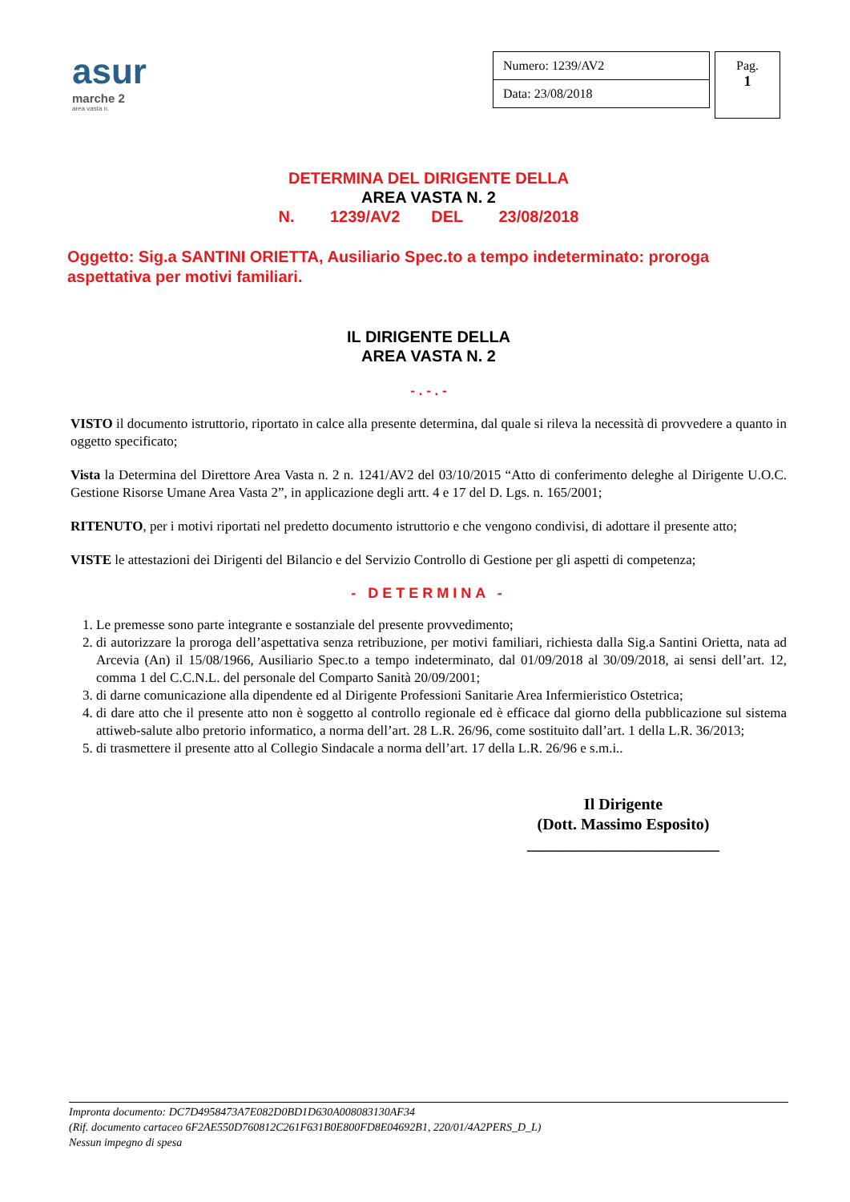asur
marche 2
area vasta n.
| Numero: 1239/AV2 |
| Data: 23/08/2018 |
Pag.
1
DETERMINA DEL DIRIGENTE DELLA
AREA VASTA N. 2
N. 1239/AV2 DEL 23/08/2018
Oggetto: Sig.a SANTINI ORIETTA, Ausiliario Spec.to a tempo indeterminato: proroga aspettativa per motivi familiari.
IL DIRIGENTE DELLA
AREA VASTA N. 2
- . - . -
VISTO il documento istruttorio, riportato in calce alla presente determina, dal quale si rileva la necessità di provvedere a quanto in oggetto specificato;
Vista la Determina del Direttore Area Vasta n. 2 n. 1241/AV2 del 03/10/2015 “Atto di conferimento deleghe al Dirigente U.O.C. Gestione Risorse Umane Area Vasta 2”, in applicazione degli artt. 4 e 17 del D. Lgs. n. 165/2001;
RITENUTO, per i motivi riportati nel predetto documento istruttorio e che vengono condivisi, di adottare il presente atto;
VISTE le attestazioni dei Dirigenti del Bilancio e del Servizio Controllo di Gestione per gli aspetti di competenza;
- DETERMINA -
1. Le premesse sono parte integrante e sostanziale del presente provvedimento;
2. di autorizzare la proroga dell’aspettativa senza retribuzione, per motivi familiari, richiesta dalla Sig.a Santini Orietta, nata ad Arcevia (An) il 15/08/1966, Ausiliario Spec.to a tempo indeterminato, dal 01/09/2018 al 30/09/2018, ai sensi dell’art. 12, comma 1 del C.C.N.L. del personale del Comparto Sanità 20/09/2001;
3. di darne comunicazione alla dipendente ed al Dirigente Professioni Sanitarie Area Infermieristico Ostetrica;
4. di dare atto che il presente atto non è soggetto al controllo regionale ed è efficace dal giorno della pubblicazione sul sistema attiweb-salute albo pretorio informatico, a norma dell’art. 28 L.R. 26/96, come sostituito dall’art. 1 della L.R. 36/2013;
5. di trasmettere il presente atto al Collegio Sindacale a norma dell’art. 17 della L.R. 26/96 e s.m.i..
Il Dirigente
(Dott. Massimo Esposito)
________________________
Impronta documento: DC7D4958473A7E082D0BD1D630A008083130AF34
(Rif. documento cartaceo 6F2AE550D760812C261F631B0E800FD8E04692B1, 220/01/4A2PERS_D_L)
Nessun impegno di spesa